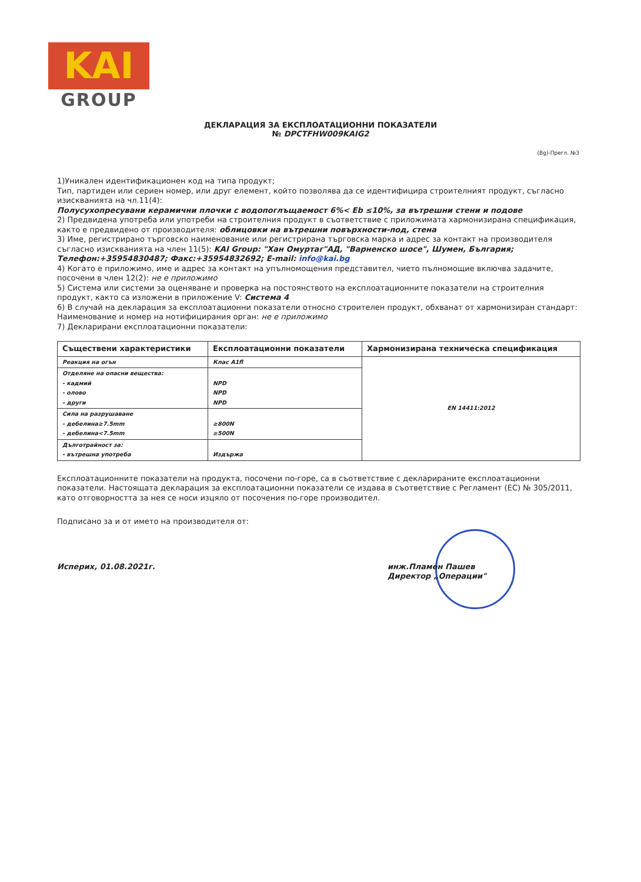KAI
GROUP
ДЕКЛАРАЦИЯ ЗА ЕКСПЛОАТАЦИОННИ ПОКАЗАТЕЛИ
№ DPCTFHW009KAIG2
(Bg)-Прегл. №3
1)Уникален идентификационен код на типа продукт;
Тип, партиден или сериен номер, или друг елемент, който позволява да се идентифицира строителният продукт, съгласно изискванията на чл.11(4):
Полусухопресувани керамични плочки с водопоглъщаемост 6%< Eb ≤10%, за вътрешни стени и подове
2) Предвидена употреба или употреби на строителния продукт в съответствие с приложимата хармонизирана спецификация, както е предвидено от производителя: облицовки на вътрешни повърхности-под, стена
3) Име, регистрирано търговско наименование или регистрирана търговска марка и адрес за контакт на производителя съгласно изискванията на член 11(5): KAI Group: "Хан Омуртаг"АД, "Варненско шосе", Шумен, България; Телефон:+35954830487; Факс:+35954832692; E-mail: info@kai.bg
4) Когато е приложимо, име и адрес за контакт на упълномощения представител, чието пълномощие включва задачите, посочени в член 12(2): не е приложимо
5) Система или системи за оценяване и проверка на постоянството на експлоатационните показатели на строителния продукт, както са изложени в приложение V: Система 4
6) В случай на декларация за експлоатационни показатели относно строителен продукт, обхванат от хармонизиран стандарт: Наименование и номер на нотифицирания орган: не е приложимо
7) Декларирани експлоатационни показатели:
| Съществени характеристики | Експлоатационни показатели | Хармонизирана техническа спецификация |
| --- | --- | --- |
| Реакция на огън | Клас A1fl | EN 14411:2012 |
| Отделяне на опасни вещества: - кадмий - олово - други | NPD NPD NPD | |
| Сила на разрушаване - дебелина≥7.5mm - дебелина<7.5mm | ≥800N ≥500N | |
| Дълготрайност за: - вътрешна употреба | Издържа | |
Експлоатационните показатели на продукта, посочени по-горе, са в съответствие с декларираните експлоатационни показатели. Настоящата декларация за експлоатационни показатели се издава в съответствие с Регламент (ЕС) № 305/2011, като отговорността за нея се носи изцяло от посочения по-горе производител.
Подписано за и от името на производителя от:
Исперих, 01.08.2021г. инж.Пламен Пашев
Директор „Операции"